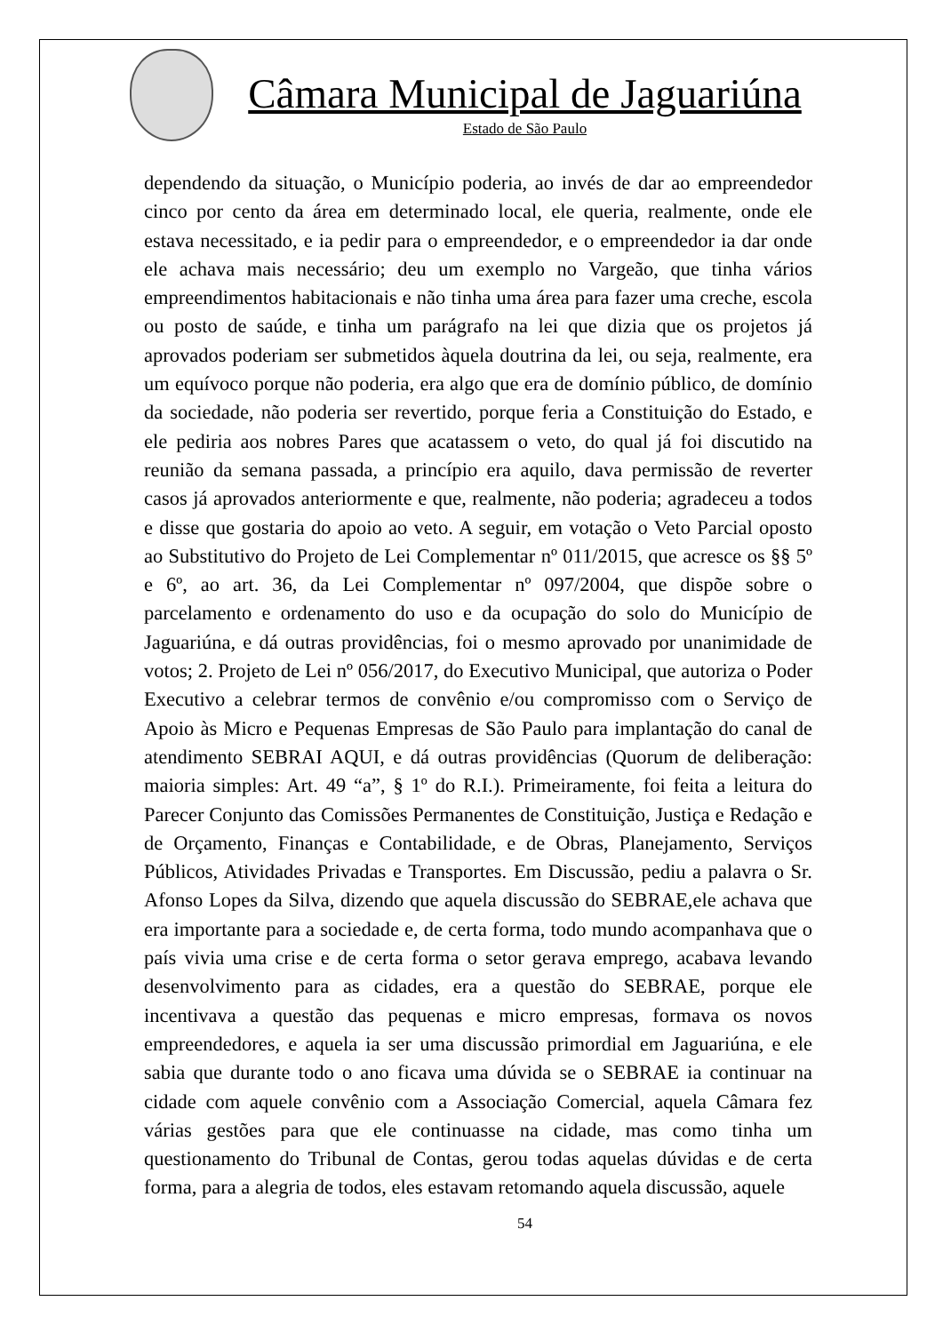Câmara Municipal de Jaguariúna
Estado de São Paulo
dependendo da situação, o Município poderia, ao invés de dar ao empreendedor cinco por cento da área em determinado local, ele queria, realmente, onde ele estava necessitado, e ia pedir para o empreendedor, e o empreendedor ia dar onde ele achava mais necessário; deu um exemplo no Vargeão, que tinha vários empreendimentos habitacionais e não tinha uma área para fazer uma creche, escola ou posto de saúde, e tinha um parágrafo na lei que dizia que os projetos já aprovados poderiam ser submetidos àquela doutrina da lei, ou seja, realmente, era um equívoco porque não poderia, era algo que era de domínio público, de domínio da sociedade, não poderia ser revertido, porque feria a Constituição do Estado, e ele pediria aos nobres Pares que acatassem o veto, do qual já foi discutido na reunião da semana passada, a princípio era aquilo, dava permissão de reverter casos já aprovados anteriormente e que, realmente, não poderia; agradeceu a todos e disse que gostaria do apoio ao veto. A seguir, em votação o Veto Parcial oposto ao Substitutivo do Projeto de Lei Complementar nº 011/2015, que acresce os §§ 5º e 6º, ao art. 36, da Lei Complementar nº 097/2004, que dispõe sobre o parcelamento e ordenamento do uso e da ocupação do solo do Município de Jaguariúna, e dá outras providências, foi o mesmo aprovado por unanimidade de votos; 2. Projeto de Lei nº 056/2017, do Executivo Municipal, que autoriza o Poder Executivo a celebrar termos de convênio e/ou compromisso com o Serviço de Apoio às Micro e Pequenas Empresas de São Paulo para implantação do canal de atendimento SEBRAI AQUI, e dá outras providências (Quorum de deliberação: maioria simples: Art. 49 “a”, § 1º do R.I.). Primeiramente, foi feita a leitura do Parecer Conjunto das Comissões Permanentes de Constituição, Justiça e Redação e de Orçamento, Finanças e Contabilidade, e de Obras, Planejamento, Serviços Públicos, Atividades Privadas e Transportes. Em Discussão, pediu a palavra o Sr. Afonso Lopes da Silva, dizendo que aquela discussão do SEBRAE,ele achava que era importante para a sociedade e, de certa forma, todo mundo acompanhava que o país vivia uma crise e de certa forma o setor gerava emprego, acabava levando desenvolvimento para as cidades, era a questão do SEBRAE, porque ele incentivava a questão das pequenas e micro empresas, formava os novos empreendedores, e aquela ia ser uma discussão primordial em Jaguariúna, e ele sabia que durante todo o ano ficava uma dúvida se o SEBRAE ia continuar na cidade com aquele convênio com a Associação Comercial, aquela Câmara fez várias gestões para que ele continuasse na cidade, mas como tinha um questionamento do Tribunal de Contas, gerou todas aquelas dúvidas e de certa forma, para a alegria de todos, eles estavam retomando aquela discussão, aquele
54